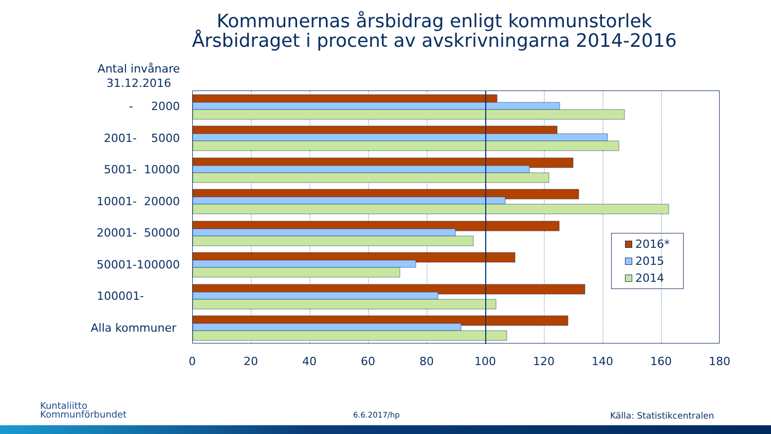Kommunernas årsbidrag enligt kommunstorlek
Årsbidraget i procent av avskrivningarna 2014-2016
Antal invånare
31.12.2016
- 2000
2001- 5000
5001- 10000
10001- 20000
20001- 50000
50001-100000
100001-
Alla kommuner
0 20 40 60 80 100 120 140 160 180
2016*
2015
2014
Kuntaliitto
Kommunförbundet
6.6.2017/hp Källa: Statistikcentralen